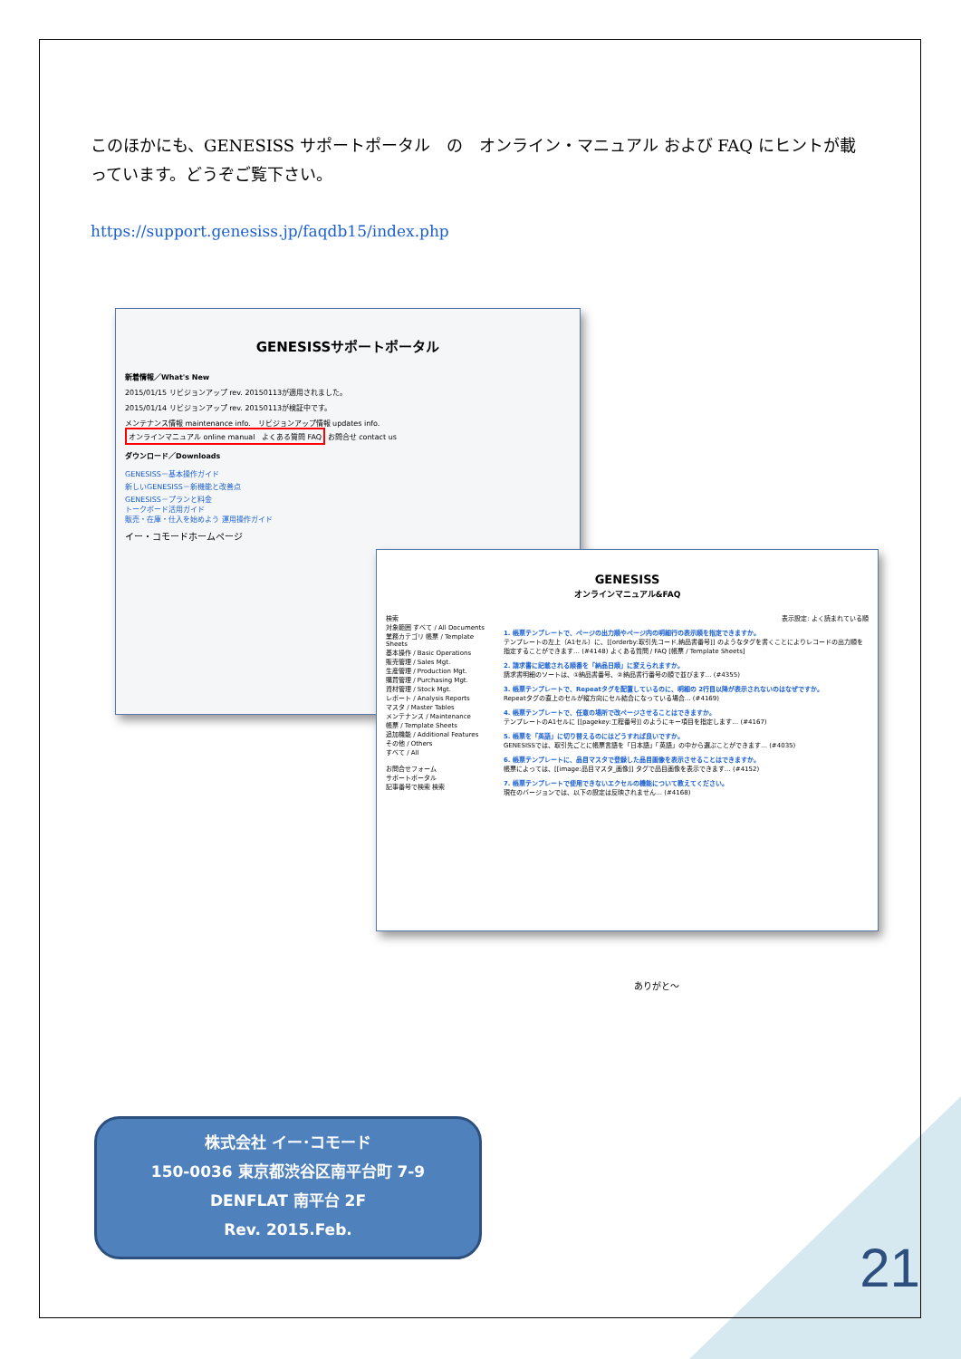このほかにも、GENESISS サポートポータル　の　オンライン・マニュアル および FAQ にヒントが載っています。どうぞご覧下さい。
https://support.genesiss.jp/faqdb15/index.php
GENESISSサポートポータル
新着情報／What's New
2015/01/15 リビジョンアップ rev. 20150113が適用されました。
2015/01/14 リビジョンアップ rev. 20150113が検証中です。
メンテナンス情報 maintenance info. リビジョンアップ情報 updates info. オンラインマニュアル online manual よくある質問 FAQ お問合せ contact us
ダウンロード／Downloads
GENESISS－基本操作ガイド
新しいGENESISS－新機能と改善点
GENESISS－プランと料金
トークボード活用ガイド
販売・在庫・仕入を始めよう 運用操作ガイド
イー・コモードホームページ
GENESISS
オンラインマニュアル&FAQ
検索
対象範囲 すべて / All Documents
業務カテゴリ 帳票 / Template Sheets
基本操作 / Basic Operations
販売管理 / Sales Mgt.
生産管理 / Production Mgt.
購買管理 / Purchasing Mgt.
資材管理 / Stock Mgt.
レポート / Analysis Reports
マスタ / Master Tables
メンテナンス / Maintenance
帳票 / Template Sheets
追加機能 / Additional Features
その他 / Others
すべて / All
お問合せフォーム
サポートポータル
記事番号で検索 検索
表示設定: よく読まれている順
1. 帳票テンプレートで、ページの出力順やページ内の明細行の表示順を指定できますか。
テンプレートの左上（A1セル）に、[[orderby:取引先コード,納品書番号]] のようなタグを書くことによりレコードの出力順を指定することができます… (#4148) よくある質問 / FAQ [帳票 / Template Sheets]
2. 請求書に記載される順番を「納品日順」に変えられますか。
請求書明細のソートは、①納品書番号、②納品書行番号の順で並びます… (#4355)
3. 帳票テンプレートで、Repeatタグを配置しているのに、明細の 2行目以降が表示されないのはなぜですか。
Repeatタグの直上のセルが縦方向にセル結合になっている場合… (#4169)
4. 帳票テンプレートで、任意の場所で改ページさせることはできますか。
テンプレートのA1セルに [[pagekey:工程番号]] のようにキー項目を指定します… (#4167)
5. 帳票を「英語」に切り替えるのにはどうすれば良いですか。
GENESISSでは、取引先ごとに帳票言語を「日本語」「英語」の中から選ぶことができます… (#4035)
6. 帳票テンプレートに、品目マスタで登録した品目画像を表示させることはできますか。
帳票によっては、[[image:品目マスタ_画像]] タグで品目画像を表示できます… (#4152)
7. 帳票テンプレートで使用できないエクセルの機能について教えてください。
現在のバージョンでは、以下の設定は反映されません… (#4168)
ありがと〜
株式会社 イー･コモード
150-0036 東京都渋谷区南平台町 7-9
DENFLAT 南平台 2F
Rev. 2015.Feb.
21